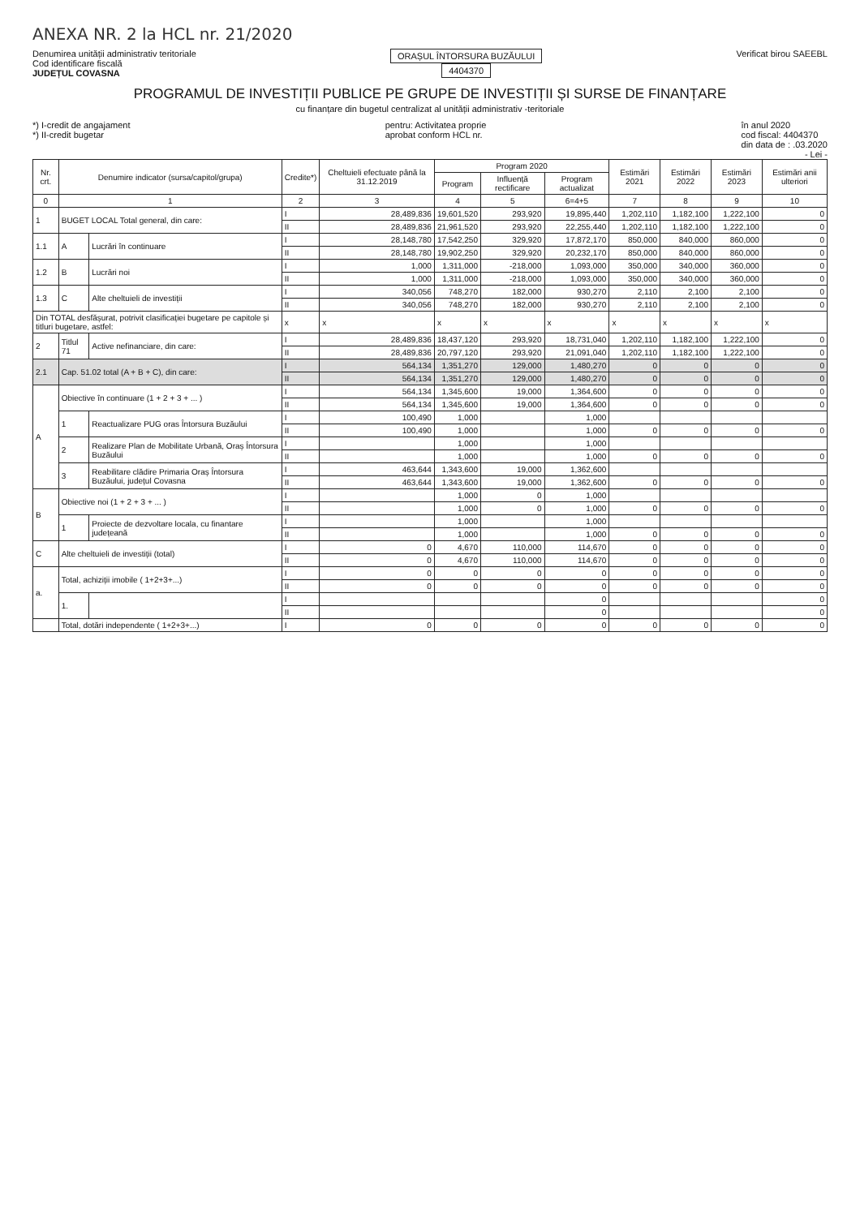ANEXA NR. 2 la HCL nr. 21/2020
Denumirea unității administrativ teritoriale
Cod identificare fiscală
JUDEȚUL COVASNA
ORAȘUL ÎNTORSURA BUZĂULUI
4404370
Verificat birou SAEEBL
PROGRAMUL DE INVESTIȚII PUBLICE PE GRUPE DE INVESTIȚII ȘI SURSE DE FINANȚARE
cu finanțare din bugetul centralizat al unității administrativ -teritoriale
*) I-credit de angajament
*) II-credit bugetar
pentru: Activitatea proprie
aprobat conform HCL nr.
în anul 2020
cod fiscal: 4404370
din data de : .03.2020
- Lei -
| Nr. crt. | Denumire indicator (sursa/capitol/grupa) | | Credite*) | Cheltuieli efectuate până la 31.12.2019 | Program 2020 | | | Estimări 2021 | Estimări 2022 | Estimări 2023 | Estimări anii ulteriori |
| --- | --- | --- | --- | --- | --- | --- | --- | --- | --- | --- | --- |
| | | | | | Program | Influență rectificare | Program actualizat | | | | |
| 0 | 1 | | 2 | 3 | 4 | 5 | 6=4+5 | 7 | 8 | 9 | 10 |
| 1 | BUGET LOCAL Total general, din care: | | I | 28,489,836 | 19,601,520 | 293,920 | 19,895,440 | 1,202,110 | 1,182,100 | 1,222,100 | 0 |
| | | | II | 28,489,836 | 21,961,520 | 293,920 | 22,255,440 | 1,202,110 | 1,182,100 | 1,222,100 | 0 |
| 1.1 | A | Lucrări în continuare | I | 28,148,780 | 17,542,250 | 329,920 | 17,872,170 | 850,000 | 840,000 | 860,000 | 0 |
| | | | II | 28,148,780 | 19,902,250 | 329,920 | 20,232,170 | 850,000 | 840,000 | 860,000 | 0 |
| 1.2 | B | Lucrări noi | I | 1,000 | 1,311,000 | -218,000 | 1,093,000 | 350,000 | 340,000 | 360,000 | 0 |
| | | | II | 1,000 | 1,311,000 | -218,000 | 1,093,000 | 350,000 | 340,000 | 360,000 | 0 |
| 1.3 | C | Alte cheltuieli de investiții | I | 340,056 | 748,270 | 182,000 | 930,270 | 2,110 | 2,100 | 2,100 | 0 |
| | | | II | 340,056 | 748,270 | 182,000 | 930,270 | 2,110 | 2,100 | 2,100 | 0 |
| Din TOTAL desfășurat, potrivit clasificației bugetare pe capitole și titluri bugetare, astfel: | | | x | x | x | x | x | x | x | x | x |
| 2 | Titlul 71 | Active nefinanciare, din care: | I | 28,489,836 | 18,437,120 | 293,920 | 18,731,040 | 1,202,110 | 1,182,100 | 1,222,100 | 0 |
| | | | II | 28,489,836 | 20,797,120 | 293,920 | 21,091,040 | 1,202,110 | 1,182,100 | 1,222,100 | 0 |
| 2.1 | Cap. 51.02 total (A + B + C), din care: | | I | 564,134 | 1,351,270 | 129,000 | 1,480,270 | 0 | 0 | 0 | 0 |
| | | | II | 564,134 | 1,351,270 | 129,000 | 1,480,270 | 0 | 0 | 0 | 0 |
| A | Obiective în continuare (1 + 2 + 3 + ... ) | | I | 564,134 | 1,345,600 | 19,000 | 1,364,600 | 0 | 0 | 0 | 0 |
| | | | II | 564,134 | 1,345,600 | 19,000 | 1,364,600 | 0 | 0 | 0 | 0 |
| | 1 | Reactualizare PUG oras Întorsura Buzăului | I | 100,490 | 1,000 | | 1,000 | | | | |
| | | | II | 100,490 | 1,000 | | 1,000 | 0 | 0 | 0 | 0 |
| | 2 | Realizare Plan de Mobilitate Urbană, Oraș Întorsura Buzăului | I | | 1,000 | | 1,000 | | | | |
| | | | II | | 1,000 | | 1,000 | 0 | 0 | 0 | 0 |
| | 3 | Reabilitare clădire Primaria Oraș Întorsura Buzăului, județul Covasna | I | 463,644 | 1,343,600 | 19,000 | 1,362,600 | | | | |
| | | | II | 463,644 | 1,343,600 | 19,000 | 1,362,600 | 0 | 0 | 0 | 0 |
| B | Obiective noi (1 + 2 + 3 + ... ) | | I | | 1,000 | 0 | 1,000 | | | | |
| | | | II | | 1,000 | 0 | 1,000 | 0 | 0 | 0 | 0 |
| | 1 | Proiecte de dezvoltare locala, cu finantare județeană | I | | 1,000 | | 1,000 | | | | |
| | | | II | | 1,000 | | 1,000 | 0 | 0 | 0 | 0 |
| C | Alte cheltuieli de investiții (total) | | I | 0 | 4,670 | 110,000 | 114,670 | 0 | 0 | 0 | 0 |
| | | | II | 0 | 4,670 | 110,000 | 114,670 | 0 | 0 | 0 | 0 |
| a. | Total, achiziții imobile ( 1+2+3+...) | | I | 0 | 0 | 0 | 0 | 0 | 0 | 0 | 0 |
| | | | II | 0 | 0 | 0 | 0 | 0 | 0 | 0 | 0 |
| | 1. | | I | | | | 0 | | | | 0 |
| | | | II | | | | 0 | | | | 0 |
| | Total, dotări independente ( 1+2+3+...) | | I | 0 | 0 | 0 | 0 | 0 | 0 | 0 | 0 |